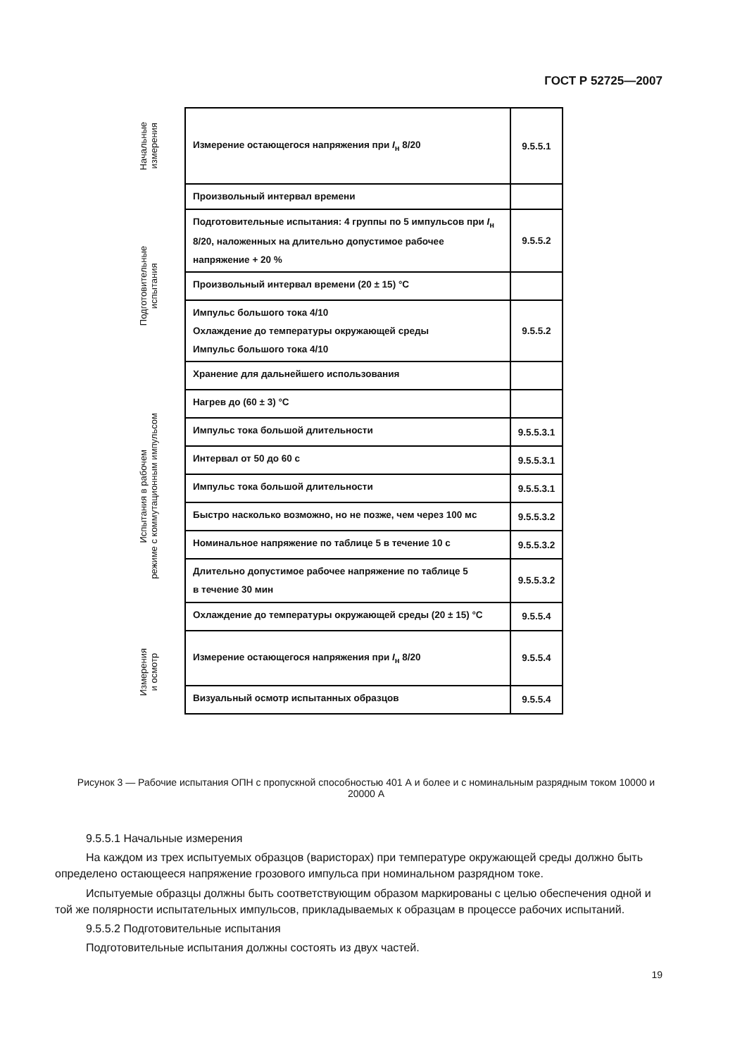ГОСТ Р 52725—2007
| Начальные измерения | | Измерение остающегося напряжения при I<sub>н</sub> 8/20 | 9.5.5.1 |
| | | Произвольный интервал времени | |
| Подготовительные испытания | | Подготовительные испытания: 4 группы по 5 импульсов при I<sub>н</sub> 8/20, наложенных на длительно допустимое рабочее напряжение + 20 % | 9.5.5.2 |
| | | Произвольный интервал времени (20 ± 15) °С | |
| | | Импульс большого тока 4/10 Охлаждение до температуры окружающей среды Импульс большого тока 4/10 | 9.5.5.2 |
| | | Хранение для дальнейшего использования | |
| Испытания в рабочем режиме с коммутационным импульсом | | Нагрев до (60 ± 3) °С | |
| | | Импульс тока большой длительности | 9.5.5.3.1 |
| | | Интервал от 50 до 60 с | 9.5.5.3.1 |
| | | Импульс тока большой длительности | 9.5.5.3.1 |
| | | Быстро насколько возможно, но не позже, чем через 100 мс | 9.5.5.3.2 |
| | | Номинальное напряжение по таблице 5 в течение 10 с | 9.5.5.3.2 |
| | | Длительно допустимое рабочее напряжение по таблице 5 в течение 30 мин | 9.5.5.3.2 |
| | | Охлаждение до температуры окружающей среды (20 ± 15) °С | 9.5.5.4 |
| Измерения и осмотр | | Измерение остающегося напряжения при I<sub>н</sub> 8/20 | 9.5.5.4 |
| | | Визуальный осмотр испытанных образцов | 9.5.5.4 |
Рисунок 3 — Рабочие испытания ОПН с пропускной способностью 401 А и более и с номинальным разрядным током 10000 и 20000 А
9.5.5.1 Начальные измерения
На каждом из трех испытуемых образцов (варисторах) при температуре окружающей среды должно быть определено остающееся напряжение грозового импульса при номинальном разрядном токе.
Испытуемые образцы должны быть соответствующим образом маркированы с целью обеспечения одной и той же полярности испытательных импульсов, прикладываемых к образцам в процессе рабочих испытаний.
9.5.5.2 Подготовительные испытания
Подготовительные испытания должны состоять из двух частей.
19